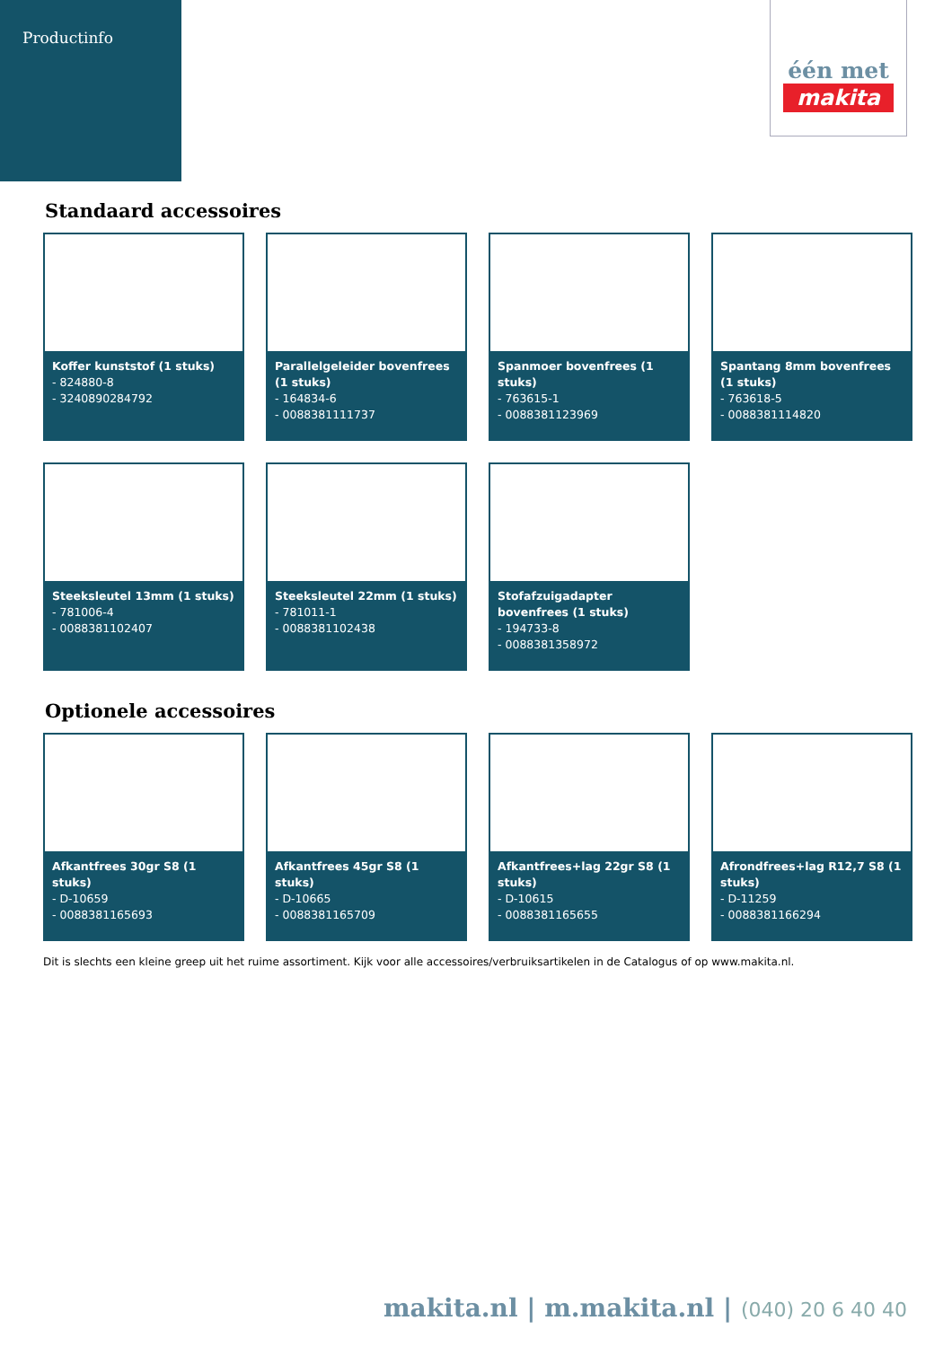Productinfo
één met
makita
Standaard accessoires
Koffer kunststof (1 stuks)
- 824880-8
- 3240890284792
Parallelgeleider bovenfrees (1 stuks)
- 164834-6
- 0088381111737
Spanmoer bovenfrees (1 stuks)
- 763615-1
- 0088381123969
Spantang 8mm bovenfrees (1 stuks)
- 763618-5
- 0088381114820
Steeksleutel 13mm (1 stuks)
- 781006-4
- 0088381102407
Steeksleutel 22mm (1 stuks)
- 781011-1
- 0088381102438
Stofafzuigadapter bovenfrees (1 stuks)
- 194733-8
- 0088381358972
Optionele accessoires
Afkantfrees 30gr S8 (1 stuks)
- D-10659
- 0088381165693
Afkantfrees 45gr S8 (1 stuks)
- D-10665
- 0088381165709
Afkantfrees+lag 22gr S8 (1 stuks)
- D-10615
- 0088381165655
Afrondfrees+lag R12,7 S8 (1 stuks)
- D-11259
- 0088381166294
Dit is slechts een kleine greep uit het ruime assortiment. Kijk voor alle accessoires/verbruiksartikelen in de Catalogus of op www.makita.nl.
makita.nl | m.makita.nl | (040) 20 6 40 40